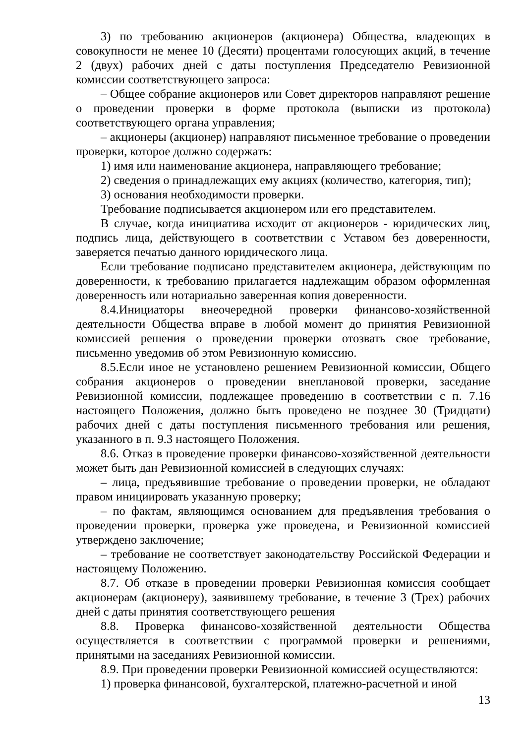3) по требованию акционеров (акционера) Общества, владеющих в совокупности не менее 10 (Десяти) процентами голосующих акций, в течение 2 (двух) рабочих дней с даты поступления Председателю Ревизионной комиссии соответствующего запроса:
– Общее собрание акционеров или Совет директоров направляют решение о проведении проверки в форме протокола (выписки из протокола) соответствующего органа управления;
– акционеры (акционер) направляют письменное требование о проведении проверки, которое должно содержать:
1) имя или наименование акционера, направляющего требование;
2) сведения о принадлежащих ему акциях (количество, категория, тип);
3) основания необходимости проверки.
Требование подписывается акционером или его представителем.
В случае, когда инициатива исходит от акционеров - юридических лиц, подпись лица, действующего в соответствии с Уставом без доверенности, заверяется печатью данного юридического лица.
Если требование подписано представителем акционера, действующим по доверенности, к требованию прилагается надлежащим образом оформленная доверенность или нотариально заверенная копия доверенности.
8.4.Инициаторы внеочередной проверки финансово-хозяйственной деятельности Общества вправе в любой момент до принятия Ревизионной комиссией решения о проведении проверки отозвать свое требование, письменно уведомив об этом Ревизионную комиссию.
8.5.Если иное не установлено решением Ревизионной комиссии, Общего собрания акционеров о проведении внеплановой проверки, заседание Ревизионной комиссии, подлежащее проведению в соответствии с п. 7.16 настоящего Положения, должно быть проведено не позднее 30 (Тридцати) рабочих дней с даты поступления письменного требования или решения, указанного в п. 9.3 настоящего Положения.
8.6. Отказ в проведение проверки финансово-хозяйственной деятельности может быть дан Ревизионной комиссией в следующих случаях:
– лица, предъявившие требование о проведении проверки, не обладают правом инициировать указанную проверку;
– по фактам, являющимся основанием для предъявления требования о проведении проверки, проверка уже проведена, и Ревизионной комиссией утверждено заключение;
– требование не соответствует законодательству Российской Федерации и настоящему Положению.
8.7. Об отказе в проведении проверки Ревизионная комиссия сообщает акционерам (акционеру), заявившему требование, в течение 3 (Трех) рабочих дней с даты принятия соответствующего решения
8.8. Проверка финансово-хозяйственной деятельности Общества осуществляется в соответствии с программой проверки и решениями, принятыми на заседаниях Ревизионной комиссии.
8.9. При проведении проверки Ревизионной комиссией осуществляются:
1) проверка финансовой, бухгалтерской, платежно-расчетной и иной
13